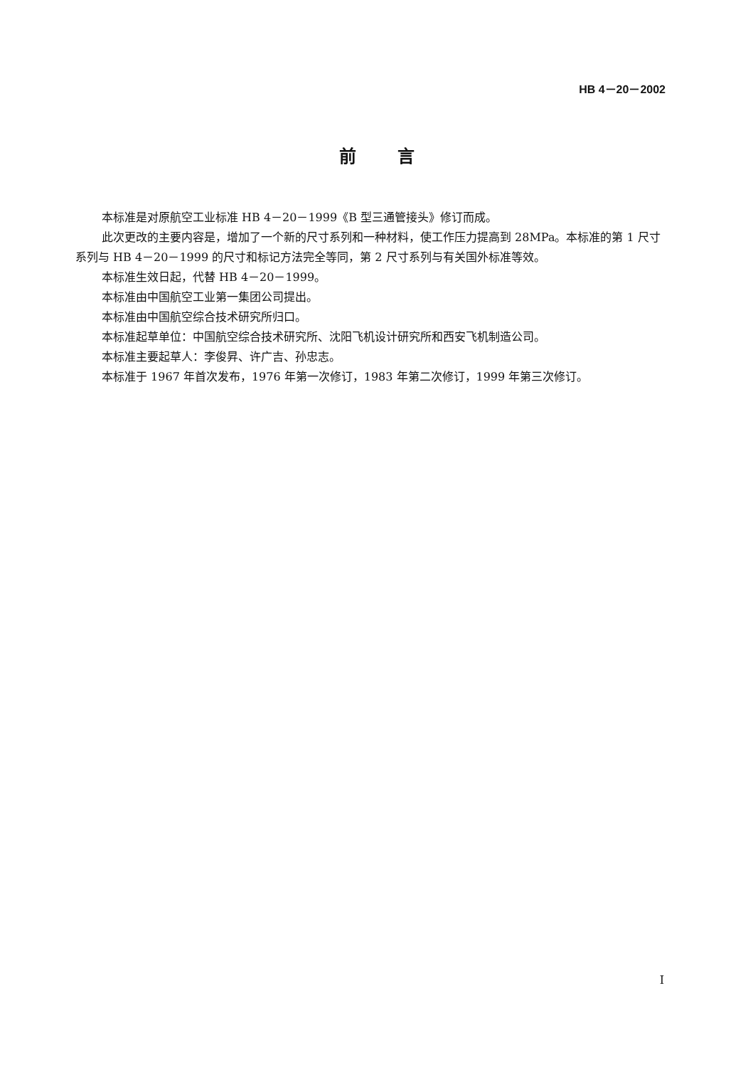HB 4－20－2002
前言
本标准是对原航空工业标准 HB 4－20－1999《B 型三通管接头》修订而成。
此次更改的主要内容是，增加了一个新的尺寸系列和一种材料，使工作压力提高到 28MPa。本标准的第 1 尺寸系列与 HB 4－20－1999 的尺寸和标记方法完全等同，第 2 尺寸系列与有关国外标准等效。
本标准生效日起，代替 HB 4－20－1999。
本标准由中国航空工业第一集团公司提出。
本标准由中国航空综合技术研究所归口。
本标准起草单位：中国航空综合技术研究所、沈阳飞机设计研究所和西安飞机制造公司。
本标准主要起草人：李俊昇、许广吉、孙忠志。
本标准于 1967 年首次发布，1976 年第一次修订，1983 年第二次修订，1999 年第三次修订。
I